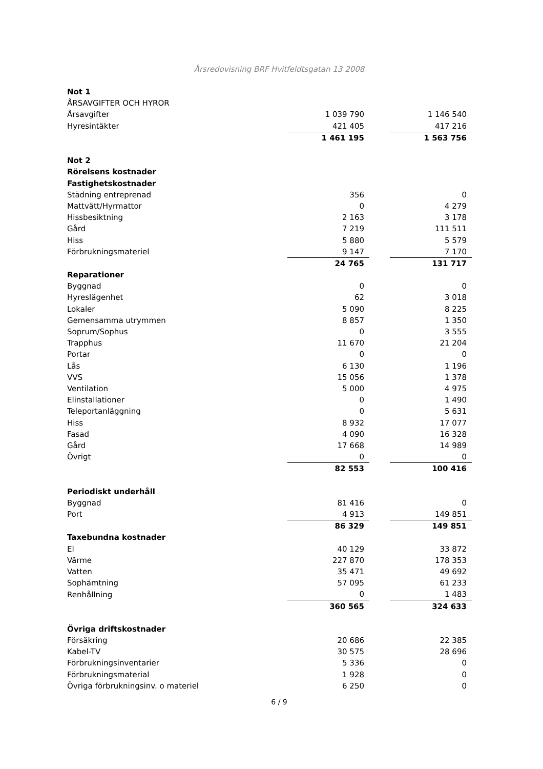Årsredovisning BRF Hvitfeldtsgatan 13 2008
| Not 1 | | | |
| ÅRSAVGIFTER OCH HYROR | | | |
| Årsavgifter | 1 039 790 | | 1 146 540 |
| Hyresintäkter | 421 405 | | 417 216 |
| | 1 461 195 | | 1 563 756 |
| Not 2 | | | |
| Rörelsens kostnader | | | |
| Fastighetskostnader | | | |
| Städning entreprenad | 356 | | 0 |
| Mattvätt/Hyrmattor | 0 | | 4 279 |
| Hissbesiktning | 2 163 | | 3 178 |
| Gård | 7 219 | | 111 511 |
| Hiss | 5 880 | | 5 579 |
| Förbrukningsmateriel | 9 147 | | 7 170 |
| | 24 765 | | 131 717 |
| Reparationer | | | |
| Byggnad | 0 | | 0 |
| Hyreslägenhet | 62 | | 3 018 |
| Lokaler | 5 090 | | 8 225 |
| Gemensamma utrymmen | 8 857 | | 1 350 |
| Soprum/Sophus | 0 | | 3 555 |
| Trapphus | 11 670 | | 21 204 |
| Portar | 0 | | 0 |
| Lås | 6 130 | | 1 196 |
| VVS | 15 056 | | 1 378 |
| Ventilation | 5 000 | | 4 975 |
| Elinstallationer | 0 | | 1 490 |
| Teleportanläggning | 0 | | 5 631 |
| Hiss | 8 932 | | 17 077 |
| Fasad | 4 090 | | 16 328 |
| Gård | 17 668 | | 14 989 |
| Övrigt | 0 | | 0 |
| | 82 553 | | 100 416 |
| Periodiskt underhåll | | | |
| Byggnad | 81 416 | | 0 |
| Port | 4 913 | | 149 851 |
| | 86 329 | | 149 851 |
| Taxebundna kostnader | | | |
| El | 40 129 | | 33 872 |
| Värme | 227 870 | | 178 353 |
| Vatten | 35 471 | | 49 692 |
| Sophämtning | 57 095 | | 61 233 |
| Renhållning | 0 | | 1 483 |
| | 360 565 | | 324 633 |
| Övriga driftskostnader | | | |
| Försäkring | 20 686 | | 22 385 |
| Kabel-TV | 30 575 | | 28 696 |
| Förbrukningsinventarier | 5 336 | | 0 |
| Förbrukningsmaterial | 1 928 | | 0 |
| Övriga förbrukningsinv. o materiel | 6 250 | | 0 |
6 / 9